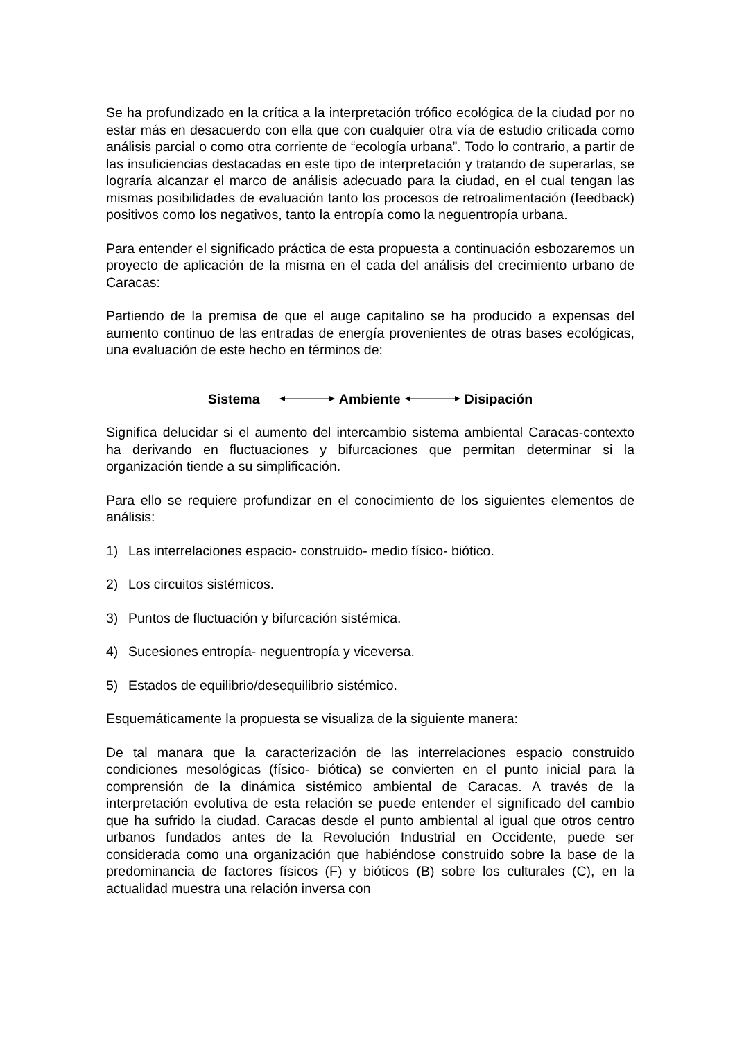Se ha profundizado en la crítica a la interpretación trófico ecológica de la ciudad por no estar más en desacuerdo con ella que con cualquier otra vía de estudio criticada como análisis parcial o como otra corriente de “ecología urbana”. Todo lo contrario, a partir de las insuficiencias destacadas en este tipo de interpretación y tratando de superarlas, se lograría alcanzar el marco de análisis adecuado para la ciudad, en el cual tengan las mismas posibilidades de evaluación tanto los procesos de retroalimentación (feedback) positivos como los negativos, tanto la entropía como la neguentropía urbana.
Para entender el significado práctica de esta propuesta a continuación esbozaremos un proyecto de aplicación de la misma en el cada del análisis del crecimiento urbano de Caracas:
Partiendo de la premisa de que el auge capitalino se ha producido a expensas del aumento continuo de las entradas de energía provenientes de otras bases ecológicas, una evaluación de este hecho en términos de:
Sistema Ambiente Disipación
Significa delucidar si el aumento del intercambio sistema ambiental Caracas-contexto ha derivando en fluctuaciones y bifurcaciones que permitan determinar si la organización tiende a su simplificación.
Para ello se requiere profundizar en el conocimiento de los siguientes elementos de análisis:
1) Las interrelaciones espacio- construido- medio físico- biótico.
2) Los circuitos sistémicos.
3) Puntos de fluctuación y bifurcación sistémica.
4) Sucesiones entropía- neguentropía y viceversa.
5) Estados de equilibrio/desequilibrio sistémico.
Esquemáticamente la propuesta se visualiza de la siguiente manera:
De tal manara que la caracterización de las interrelaciones espacio construido condiciones mesológicas (físico- biótica) se convierten en el punto inicial para la comprensión de la dinámica sistémico ambiental de Caracas. A través de la interpretación evolutiva de esta relación se puede entender el significado del cambio que ha sufrido la ciudad. Caracas desde el punto ambiental al igual que otros centro urbanos fundados antes de la Revolución Industrial en Occidente, puede ser considerada como una organización que habiéndose construido sobre la base de la predominancia de factores físicos (F) y bióticos (B) sobre los culturales (C), en la actualidad muestra una relación inversa con